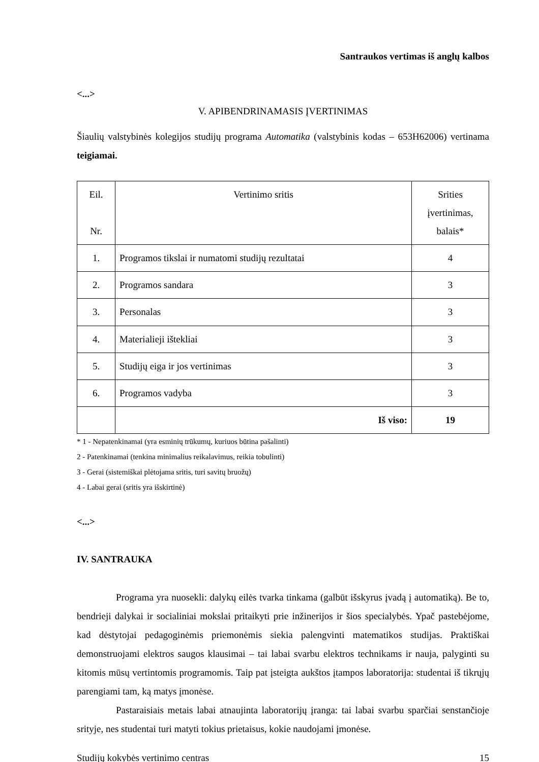Santraukos vertimas iš anglų kalbos
<...>
V. APIBENDRINAMASIS ĮVERTINIMAS
Šiaulių valstybinės kolegijos studijų programa Automatika (valstybinis kodas – 653H62006) vertinama teigiamai.
| Eil. Nr. | Vertinimo sritis | Srities įvertinimas, balais* |
| 1. | Programos tikslai ir numatomi studijų rezultatai | 4 |
| 2. | Programos sandara | 3 |
| 3. | Personalas | 3 |
| 4. | Materialieji ištekliai | 3 |
| 5. | Studijų eiga ir jos vertinimas | 3 |
| 6. | Programos vadyba | 3 |
| | Iš viso: | 19 |
* 1 - Nepatenkinamai (yra esminių trūkumų, kuriuos būtina pašalinti)
2 - Patenkinamai (tenkina minimalius reikalavimus, reikia tobulinti)
3 - Gerai (sistemiškai plėtojama sritis, turi savitų bruožų)
4 - Labai gerai (sritis yra išskirtinė)
<...>
IV. SANTRAUKA
Programa yra nuosekli: dalykų eilės tvarka tinkama (galbūt išskyrus įvadą į automatiką). Be to, bendrieji dalykai ir socialiniai mokslai pritaikyti prie inžinerijos ir šios specialybės. Ypač pastebėjome, kad dėstytojai pedagoginėmis priemonėmis siekia palengvinti matematikos studijas. Praktiškai demonstruojami elektros saugos klausimai – tai labai svarbu elektros technikams ir nauja, palyginti su kitomis mūsų vertintomis programomis. Taip pat įsteigta aukštos įtampos laboratorija: studentai iš tikrųjų parengiami tam, ką matys įmonėse.
Pastaraisiais metais labai atnaujinta laboratorijų įranga: tai labai svarbu sparčiai senstančioje srityje, nes studentai turi matyti tokius prietaisus, kokie naudojami įmonėse.
Studijų kokybės vertinimo centras 15